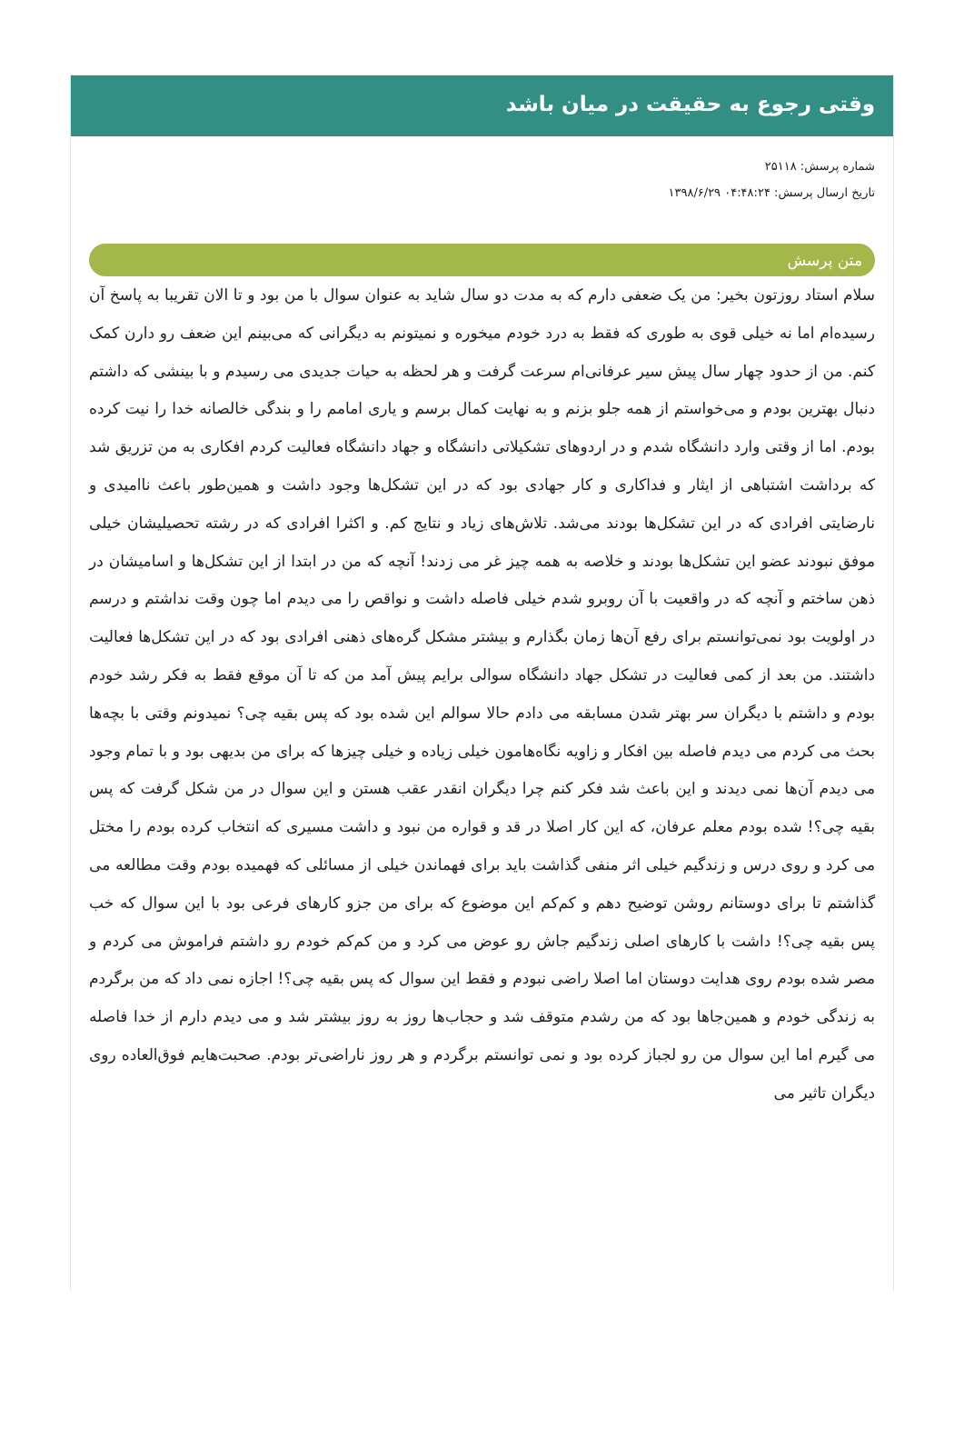وقتی رجوع به حقیقت در میان باشد
شماره پرسش: ۲۵۱۱۸
تاریخ ارسال پرسش: ۰۴:۴۸:۲۴ ۱۳۹۸/۶/۲۹
متن پرسش
سلام استاد روزتون بخیر: من یک ضعفی دارم که به مدت دو سال شاید به عنوان سوال با من بود و تا الان تقریبا به پاسخ آن رسیده‌ام اما نه خیلی قوی به طوری که فقط به درد خودم میخوره و نمیتونم به دیگرانی که می‌بینم این ضعف رو دارن کمک کنم. من از حدود چهار سال پیش سیر عرفانی‌ام سرعت گرفت و هر لحظه به حیات جدیدی می رسیدم و با بینشی که داشتم دنبال بهترین بودم و می‌خواستم از همه جلو بزنم و به نهایت کمال برسم و یاری امامم را و بندگی خالصانه خدا را نیت کرده بودم. اما از وقتی وارد دانشگاه شدم و در اردوهای تشکیلاتی دانشگاه و جهاد دانشگاه فعالیت کردم افکاری به من تزریق شد که برداشت اشتباهی از ایثار و فداکاری و کار جهادی بود که در این تشکل‌ها وجود داشت و همین‌طور باعث ناامیدی و نارضایتی افرادی که در این تشکل‌ها بودند می‌شد. تلاش‌های زیاد و نتایج کم. و اکثرا افرادی که در رشته تحصیلیشان خیلی موفق نبودند عضو این تشکل‌ها بودند و خلاصه به همه چیز غر می زدند! آنچه که من در ابتدا از این تشکل‌ها و اسامیشان در ذهن ساختم و آنچه که در واقعیت با آن روبرو شدم خیلی فاصله داشت و نواقص را می دیدم اما چون وقت نداشتم و درسم در اولویت بود نمی‌توانستم برای رفع آن‌ها زمان بگذارم و بیشتر مشکل گره‌های ذهنی افرادی بود که در این تشکل‌ها فعالیت داشتند. من بعد از کمی فعالیت در تشکل جهاد دانشگاه سوالی برایم پیش آمد من که تا آن موقع فقط به فکر رشد خودم بودم و داشتم با دیگران سر بهتر شدن مسابقه می دادم حالا سوالم این شده بود که پس بقیه چی؟ نمیدونم وقتی با بچه‌ها بحث می کردم می دیدم فاصله بین افکار و زاویه نگاه‌هامون خیلی زیاده و خیلی چیزها که برای من بدیهی بود و با تمام وجود می دیدم آن‌ها نمی دیدند و این باعث شد فکر کنم چرا دیگران انقدر عقب هستن و این سوال در من شکل گرفت که پس بقیه چی؟! شده بودم معلم عرفان، که این کار اصلا در قد و قواره من نبود و داشت مسیری که انتخاب کرده بودم را مختل می کرد و روی درس و زندگیم خیلی اثر منفی گذاشت باید برای فهماندن خیلی از مسائلی که فهمیده بودم وقت مطالعه می گذاشتم تا برای دوستانم روشن توضیح دهم و کم‌کم این موضوع که برای من جزو کارهای فرعی بود با این سوال که خب پس بقیه چی؟! داشت با کارهای اصلی زندگیم جاش رو عوض می کرد و من کم‌کم خودم رو داشتم فراموش می کردم و مصر شده بودم روی هدایت دوستان اما اصلا راضی نبودم و فقط این سوال که پس بقیه چی؟! اجازه نمی داد که من برگردم به زندگی خودم و همین‌جاها بود که من رشدم متوقف شد و حجاب‌ها روز به روز بیشتر شد و می دیدم دارم از خدا فاصله می گیرم اما این سوال من رو لجباز کرده بود و نمی توانستم برگردم و هر روز ناراضی‌تر بودم. صحبت‌هایم فوق‌العاده روی دیگران تاثیر می